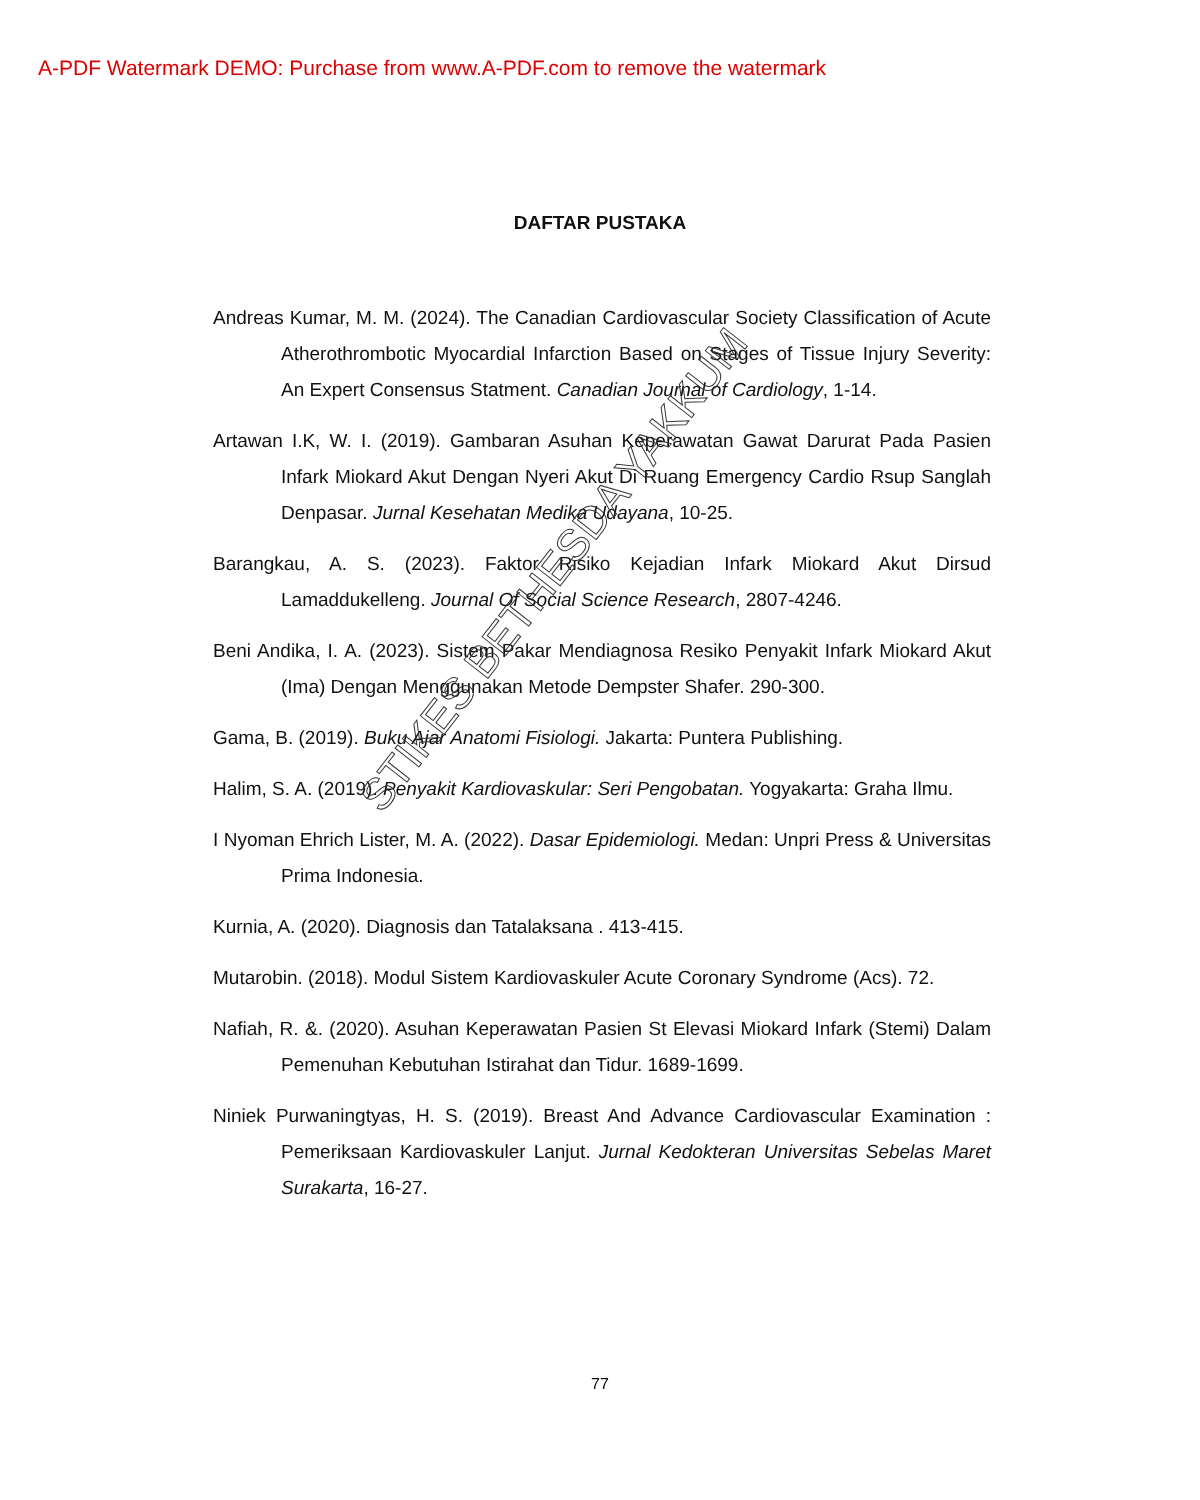A-PDF Watermark DEMO: Purchase from www.A-PDF.com to remove the watermark
DAFTAR PUSTAKA
Andreas Kumar, M. M. (2024). The Canadian Cardiovascular Society Classification of Acute Atherothrombotic Myocardial Infarction Based on Stages of Tissue Injury Severity: An Expert Consensus Statment. Canadian Journal of Cardiology, 1-14.
Artawan I.K, W. I. (2019). Gambaran Asuhan Keperawatan Gawat Darurat Pada Pasien Infark Miokard Akut Dengan Nyeri Akut Di Ruang Emergency Cardio Rsup Sanglah Denpasar. Jurnal Kesehatan Medika Udayana, 10-25.
Barangkau, A. S. (2023). Faktor Risiko Kejadian Infark Miokard Akut Dirsud Lamaddukelleng. Journal Of Social Science Research, 2807-4246.
Beni Andika, I. A. (2023). Sistem Pakar Mendiagnosa Resiko Penyakit Infark Miokard Akut (Ima) Dengan Menggunakan Metode Dempster Shafer. 290-300.
Gama, B. (2019). Buku Ajar Anatomi Fisiologi. Jakarta: Puntera Publishing.
Halim, S. A. (2019). Penyakit Kardiovaskular: Seri Pengobatan. Yogyakarta: Graha Ilmu.
I Nyoman Ehrich Lister, M. A. (2022). Dasar Epidemiologi. Medan: Unpri Press & Universitas Prima Indonesia.
Kurnia, A. (2020). Diagnosis dan Tatalaksana . 413-415.
Mutarobin. (2018). Modul Sistem Kardiovaskuler Acute Coronary Syndrome (Acs). 72.
Nafiah, R. &. (2020). Asuhan Keperawatan Pasien St Elevasi Miokard Infark (Stemi) Dalam Pemenuhan Kebutuhan Istirahat dan Tidur. 1689-1699.
Niniek Purwaningtyas, H. S. (2019). Breast And Advance Cardiovascular Examination : Pemeriksaan Kardiovaskuler Lanjut. Jurnal Kedokteran Universitas Sebelas Maret Surakarta, 16-27.
STIKES BETHESDA YAKKUM
77